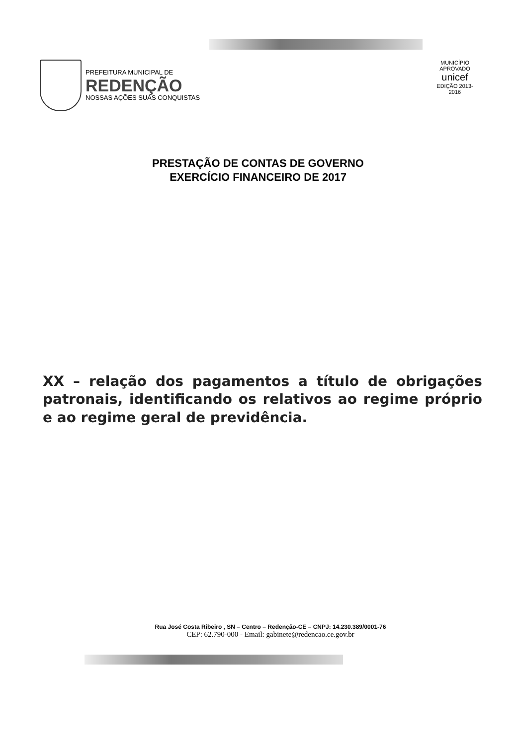PREFEITURA MUNICIPAL DE
REDENÇÃO
NOSSAS AÇÕES SUAS CONQUISTAS
MUNICÍPIO APROVADO
unicef
EDIÇÃO 2013-2016
PRESTAÇÃO DE CONTAS DE GOVERNO
EXERCÍCIO FINANCEIRO DE 2017
XX – relação dos pagamentos a título de obrigações patronais, identificando os relativos ao regime próprio e ao regime geral de previdência.
Rua José Costa Ribeiro , SN – Centro – Redenção-CE – CNPJ: 14.230.389/0001-76
CEP: 62.790-000 - Email: gabinete@redencao.ce.gov.br